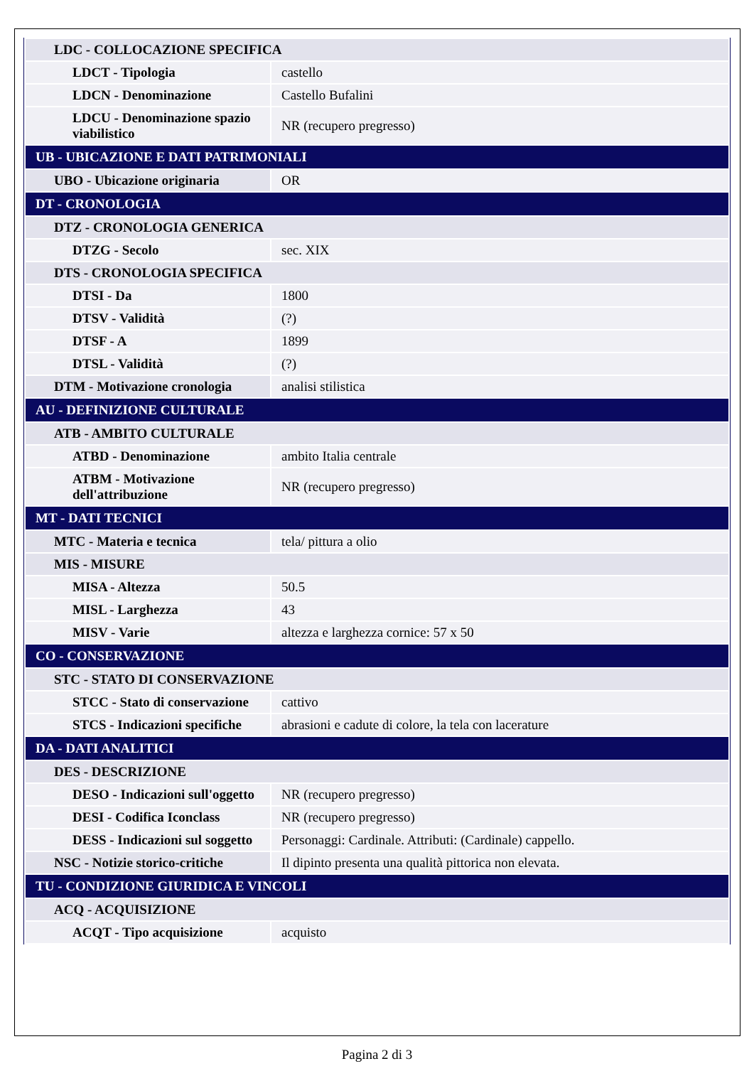| LDC - COLLOCAZIONE SPECIFICA | |
| LDCT - Tipologia | castello |
| LDCN - Denominazione | Castello Bufalini |
| LDCU - Denominazione spazio viabilistico | NR (recupero pregresso) |
| UB - UBICAZIONE E DATI PATRIMONIALI | |
| UBO - Ubicazione originaria | OR |
| DT - CRONOLOGIA | |
| DTZ - CRONOLOGIA GENERICA | |
| DTZG - Secolo | sec. XIX |
| DTS - CRONOLOGIA SPECIFICA | |
| DTSI - Da | 1800 |
| DTSV - Validità | (?) |
| DTSF - A | 1899 |
| DTSL - Validità | (?) |
| DTM - Motivazione cronologia | analisi stilistica |
| AU - DEFINIZIONE CULTURALE | |
| ATB - AMBITO CULTURALE | |
| ATBD - Denominazione | ambito Italia centrale |
| ATBM - Motivazione dell'attribuzione | NR (recupero pregresso) |
| MT - DATI TECNICI | |
| MTC - Materia e tecnica | tela/ pittura a olio |
| MIS - MISURE | |
| MISA - Altezza | 50.5 |
| MISL - Larghezza | 43 |
| MISV - Varie | altezza e larghezza cornice: 57 x 50 |
| CO - CONSERVAZIONE | |
| STC - STATO DI CONSERVAZIONE | |
| STCC - Stato di conservazione | cattivo |
| STCS - Indicazioni specifiche | abrasioni e cadute di colore, la tela con lacerature |
| DA - DATI ANALITICI | |
| DES - DESCRIZIONE | |
| DESO - Indicazioni sull'oggetto | NR (recupero pregresso) |
| DESI - Codifica Iconclass | NR (recupero pregresso) |
| DESS - Indicazioni sul soggetto | Personaggi: Cardinale. Attributi: (Cardinale) cappello. |
| NSC - Notizie storico-critiche | Il dipinto presenta una qualità pittorica non elevata. |
| TU - CONDIZIONE GIURIDICA E VINCOLI | |
| ACQ - ACQUISIZIONE | |
| ACQT - Tipo acquisizione | acquisto |
Pagina 2 di 3